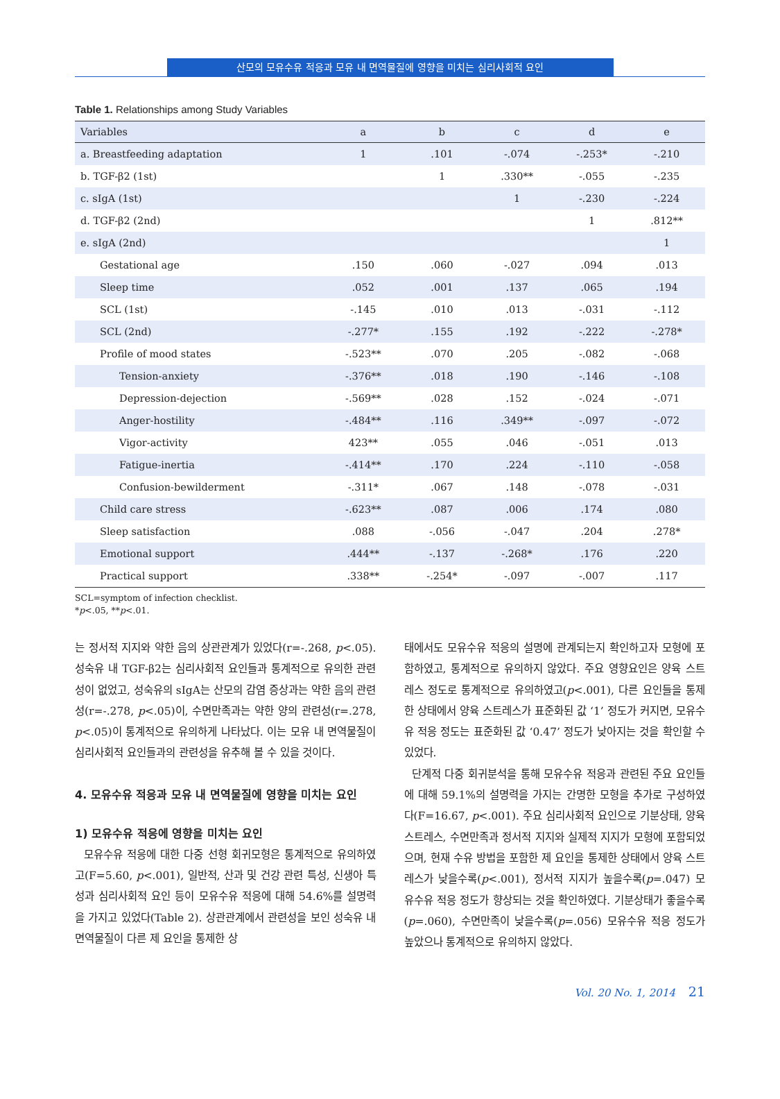산모의 모유수유 적응과 모유 내 면역물질에 영향을 미치는 심리사회적 요인
Table 1. Relationships among Study Variables
| Variables | a | b | c | d | e |
| --- | --- | --- | --- | --- | --- |
| a. Breastfeeding adaptation | 1 | .101 | -.074 | -.253* | -.210 |
| b. TGF-β2 (1st) | | 1 | .330** | -.055 | -.235 |
| c. sIgA (1st) | | | 1 | -.230 | -.224 |
| d. TGF-β2 (2nd) | | | | 1 | .812** |
| e. sIgA (2nd) | | | | | 1 |
| Gestational age | .150 | .060 | -.027 | .094 | .013 |
| Sleep time | .052 | .001 | .137 | .065 | .194 |
| SCL (1st) | -.145 | .010 | .013 | -.031 | -.112 |
| SCL (2nd) | -.277* | .155 | .192 | -.222 | -.278* |
| Profile of mood states | -.523** | .070 | .205 | -.082 | -.068 |
| Tension-anxiety | -.376** | .018 | .190 | -.146 | -.108 |
| Depression-dejection | -.569** | .028 | .152 | -.024 | -.071 |
| Anger-hostility | -.484** | .116 | .349** | -.097 | -.072 |
| Vigor-activity | 423** | .055 | .046 | -.051 | .013 |
| Fatigue-inertia | -.414** | .170 | .224 | -.110 | -.058 |
| Confusion-bewilderment | -.311* | .067 | .148 | -.078 | -.031 |
| Child care stress | -.623** | .087 | .006 | .174 | .080 |
| Sleep satisfaction | .088 | -.056 | -.047 | .204 | .278* |
| Emotional support | .444** | -.137 | -.268* | .176 | .220 |
| Practical support | .338** | -.254* | -.097 | -.007 | .117 |
SCL=symptom of infection checklist.
*p<.05, **p<.01.
는 정서적 지지와 약한 음의 상관관계가 있었다(r=-.268, p<.05). 성숙유 내 TGF-β2는 심리사회적 요인들과 통계적으로 유의한 관련성이 없었고, 성숙유의 sIgA는 산모의 감염 증상과는 약한 음의 관련성(r=-.278, p<.05)이, 수면만족과는 약한 양의 관련성(r=.278, p<.05)이 통계적으로 유의하게 나타났다. 이는 모유 내 면역물질이 심리사회적 요인들과의 관련성을 유추해 볼 수 있을 것이다.
4. 모유수유 적응과 모유 내 면역물질에 영향을 미치는 요인
1) 모유수유 적응에 영향을 미치는 요인
모유수유 적응에 대한 다중 선형 회귀모형은 통계적으로 유의하였고(F=5.60, p<.001), 일반적, 산과 및 건강 관련 특성, 신생아 특성과 심리사회적 요인 등이 모유수유 적응에 대해 54.6%를 설명력을 가지고 있었다(Table 2). 상관관계에서 관련성을 보인 성숙유 내 면역물질이 다른 제 요인을 통제한 상
태에서도 모유수유 적응의 설명에 관계되는지 확인하고자 모형에 포함하였고, 통계적으로 유의하지 않았다. 주요 영향요인은 양육 스트레스 정도로 통계적으로 유의하였고(p<.001), 다른 요인들을 통제한 상태에서 양육 스트레스가 표준화된 값 ‘1’ 정도가 커지면, 모유수유 적응 정도는 표준화된 값 ‘0.47’ 정도가 낮아지는 것을 확인할 수 있었다.
단계적 다중 회귀분석을 통해 모유수유 적응과 관련된 주요 요인들에 대해 59.1%의 설명력을 가지는 간명한 모형을 추가로 구성하였다(F=16.67, p<.001). 주요 심리사회적 요인으로 기분상태, 양육 스트레스, 수면만족과 정서적 지지와 실제적 지지가 모형에 포함되었으며, 현재 수유 방법을 포함한 제 요인을 통제한 상태에서 양육 스트레스가 낮을수록(p<.001), 정서적 지지가 높을수록(p=.047) 모유수유 적응 정도가 향상되는 것을 확인하였다. 기분상태가 좋을수록(p=.060), 수면만족이 낮을수록(p=.056) 모유수유 적응 정도가 높았으나 통계적으로 유의하지 않았다.
Vol. 20 No. 1, 2014 21